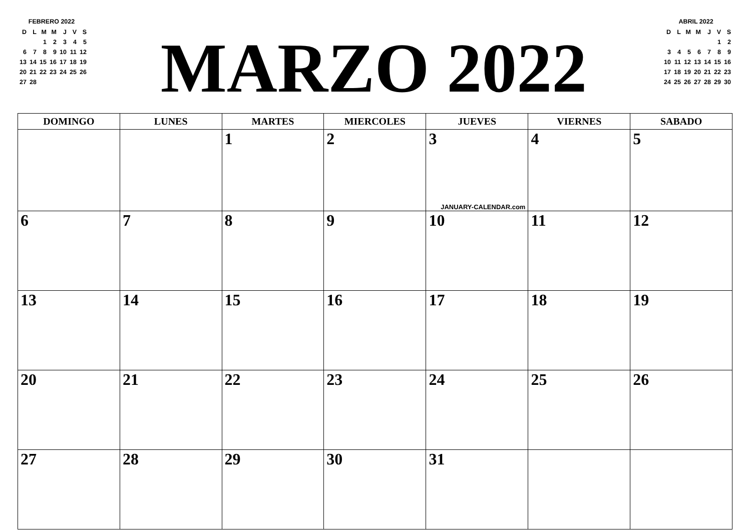FEBRERO 2022
| D | L | M | M | J | V | S |
| | | 1 | 2 | 3 | 4 | 5 |
| 6 | 7 | 8 | 9 | 10 | 11 | 12 |
| 13 | 14 | 15 | 16 | 17 | 18 | 19 |
| 20 | 21 | 22 | 23 | 24 | 25 | 26 |
| 27 | 28 | | | | | |
MARZO 2022
ABRIL 2022
| D | L | M | M | J | V | S |
| | | | | | 1 | 2 |
| 3 | 4 | 5 | 6 | 7 | 8 | 9 |
| 10 | 11 | 12 | 13 | 14 | 15 | 16 |
| 17 | 18 | 19 | 20 | 21 | 22 | 23 |
| 24 | 25 | 26 | 27 | 28 | 29 | 30 |
| DOMINGO | LUNES | MARTES | MIERCOLES | JUEVES | VIERNES | SABADO |
| --- | --- | --- | --- | --- | --- | --- |
| | | 1 | 2 | 3 JANUARY-CALENDAR.com | 4 | 5 |
| 6 | 7 | 8 | 9 | 10 | 11 | 12 |
| 13 | 14 | 15 | 16 | 17 | 18 | 19 |
| 20 | 21 | 22 | 23 | 24 | 25 | 26 |
| 27 | 28 | 29 | 30 | 31 | | |